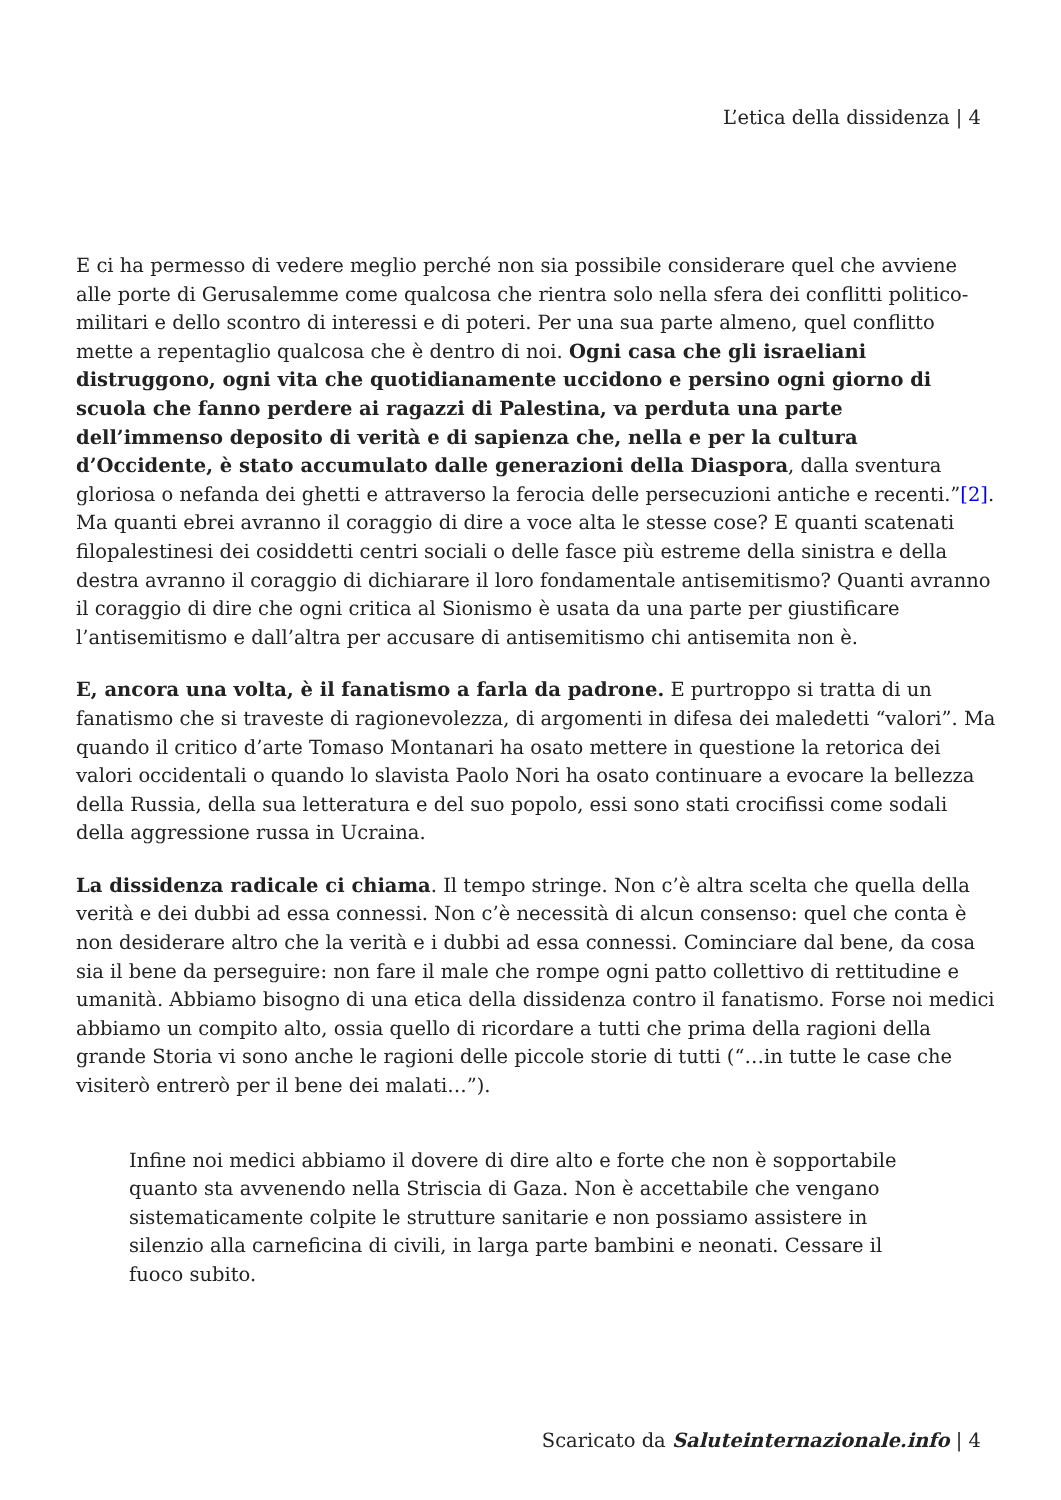L’etica della dissidenza | 4
E ci ha permesso di vedere meglio perché non sia possibile considerare quel che avviene alle porte di Gerusalemme come qualcosa che rientra solo nella sfera dei conflitti politico-militari e dello scontro di interessi e di poteri. Per una sua parte almeno, quel conflitto mette a repentaglio qualcosa che è dentro di noi. Ogni casa che gli israeliani distruggono, ogni vita che quotidianamente uccidono e persino ogni giorno di scuola che fanno perdere ai ragazzi di Palestina, va perduta una parte dell’immenso deposito di verità e di sapienza che, nella e per la cultura d’Occidente, è stato accumulato dalle generazioni della Diaspora, dalla sventura gloriosa o nefanda dei ghetti e attraverso la ferocia delle persecuzioni antiche e recenti.”[2]. Ma quanti ebrei avranno il coraggio di dire a voce alta le stesse cose? E quanti scatenati filopalestinesi dei cosiddetti centri sociali o delle fasce più estreme della sinistra e della destra avranno il coraggio di dichiarare il loro fondamentale antisemitismo? Quanti avranno il coraggio di dire che ogni critica al Sionismo è usata da una parte per giustificare l’antisemitismo e dall’altra per accusare di antisemitismo chi antisemita non è.
E, ancora una volta, è il fanatismo a farla da padrone. E purtroppo si tratta di un fanatismo che si traveste di ragionevolezza, di argomenti in difesa dei maledetti “valori”. Ma quando il critico d’arte Tomaso Montanari ha osato mettere in questione la retorica dei valori occidentali o quando lo slavista Paolo Nori ha osato continuare a evocare la bellezza della Russia, della sua letteratura e del suo popolo, essi sono stati crocifissi come sodali della aggressione russa in Ucraina.
La dissidenza radicale ci chiama. Il tempo stringe. Non c’è altra scelta che quella della verità e dei dubbi ad essa connessi. Non c’è necessità di alcun consenso: quel che conta è non desiderare altro che la verità e i dubbi ad essa connessi. Cominciare dal bene, da cosa sia il bene da perseguire: non fare il male che rompe ogni patto collettivo di rettitudine e umanità. Abbiamo bisogno di una etica della dissidenza contro il fanatismo. Forse noi medici abbiamo un compito alto, ossia quello di ricordare a tutti che prima della ragioni della grande Storia vi sono anche le ragioni delle piccole storie di tutti (“…in tutte le case che visiterò entrerò per il bene dei malati…”).
Infine noi medici abbiamo il dovere di dire alto e forte che non è sopportabile quanto sta avvenendo nella Striscia di Gaza. Non è accettabile che vengano sistematicamente colpite le strutture sanitarie e non possiamo assistere in silenzio alla carneficina di civili, in larga parte bambini e neonati. Cessare il fuoco subito.
Scaricato da Saluteinternazionale.info | 4